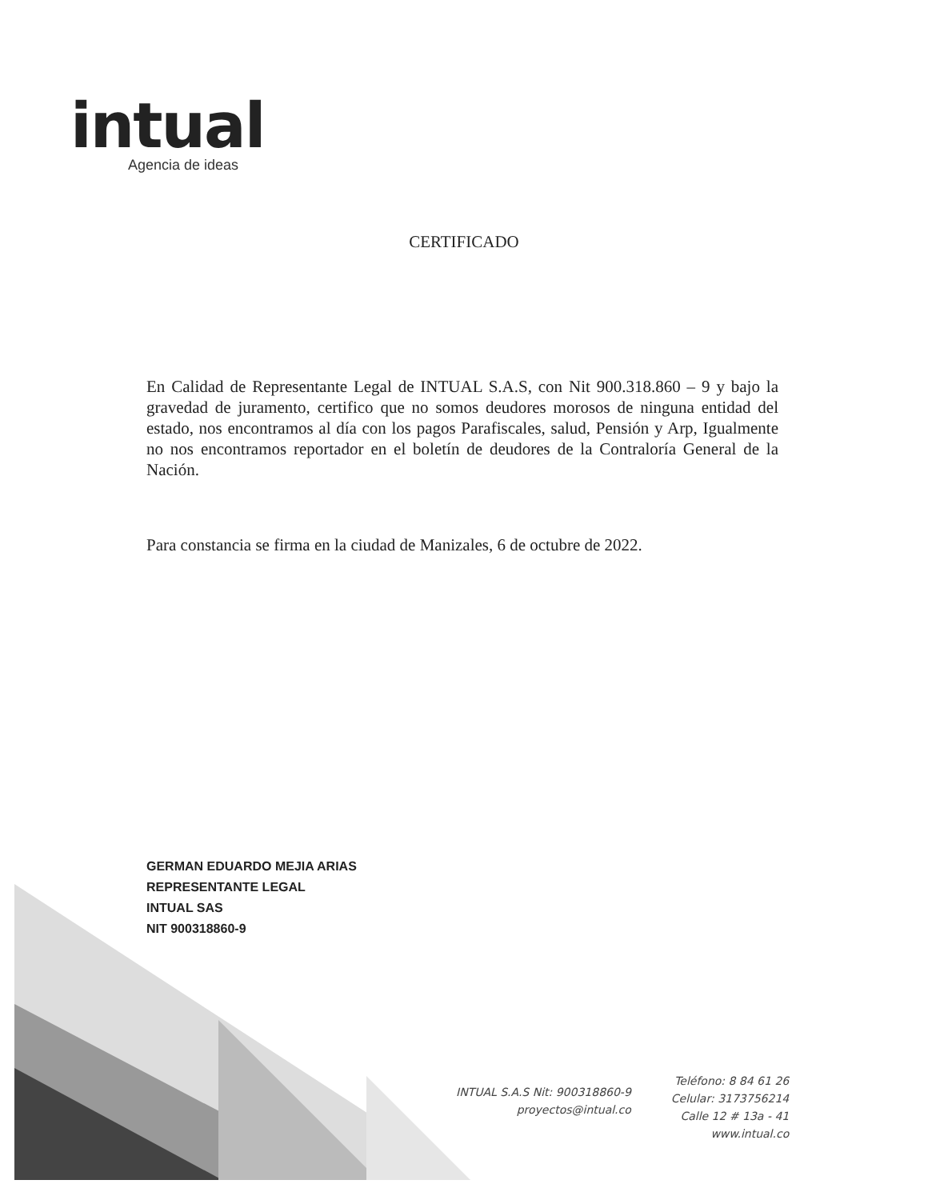intual
Agencia de ideas
CERTIFICADO
En Calidad de Representante Legal de INTUAL S.A.S, con Nit 900.318.860 – 9 y bajo la gravedad de juramento, certifico que no somos deudores morosos de ninguna entidad del estado, nos encontramos al día con los pagos Parafiscales, salud, Pensión y Arp, Igualmente no nos encontramos reportador en el boletín de deudores de la Contraloría General de la Nación.
Para constancia se firma en la ciudad de Manizales, 6 de octubre de 2022.
GERMAN EDUARDO MEJIA ARIAS
REPRESENTANTE LEGAL
INTUAL SAS
NIT 900318860-9
INTUAL S.A.S Nit: 900318860-9
proyectos@intual.co
Teléfono: 8 84 61 26
Celular: 3173756214
Calle 12 # 13a - 41
www.intual.co